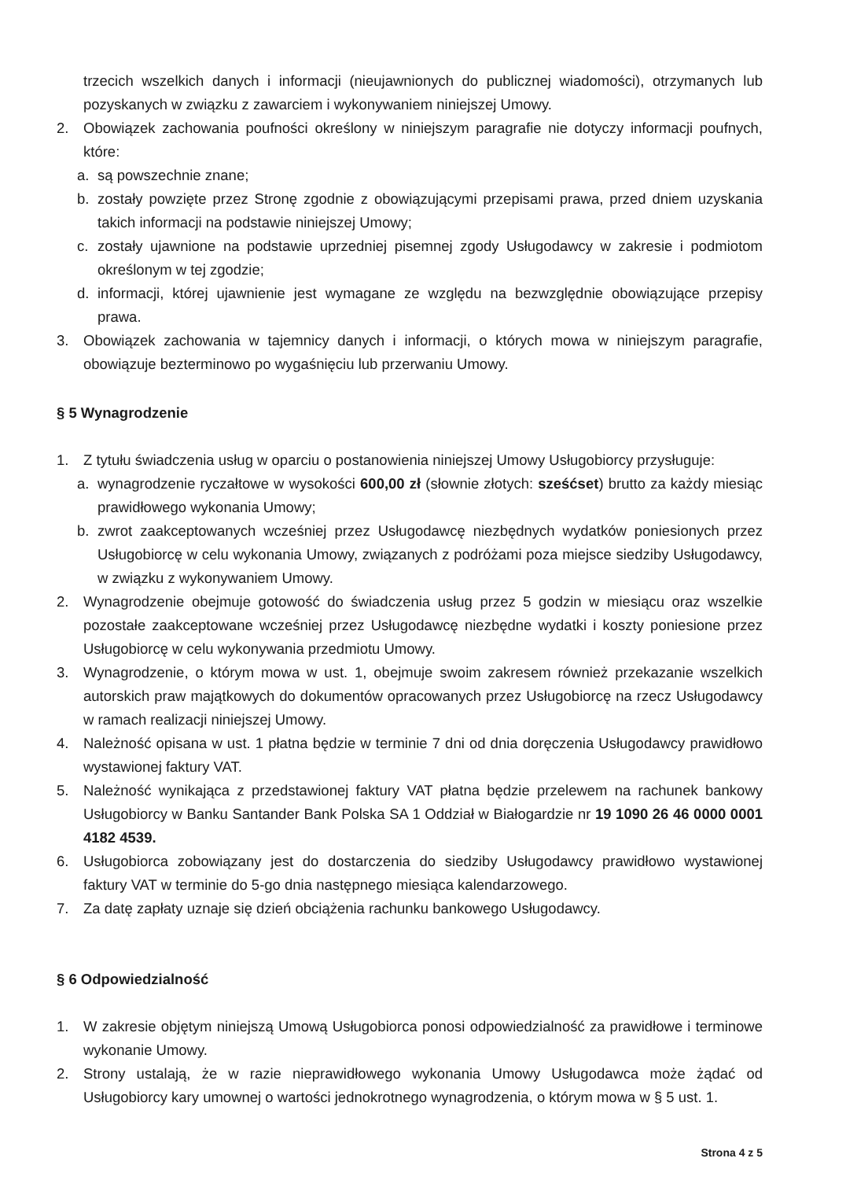trzecich wszelkich danych i informacji (nieujawnionych do publicznej wiadomości), otrzymanych lub pozyskanych w związku z zawarciem i wykonywaniem niniejszej Umowy.
2. Obowiązek zachowania poufności określony w niniejszym paragrafie nie dotyczy informacji poufnych, które:
a. są powszechnie znane;
b. zostały powzięte przez Stronę zgodnie z obowiązującymi przepisami prawa, przed dniem uzyskania takich informacji na podstawie niniejszej Umowy;
c. zostały ujawnione na podstawie uprzedniej pisemnej zgody Usługodawcy w zakresie i podmiotom określonym w tej zgodzie;
d. informacji, której ujawnienie jest wymagane ze względu na bezwzględnie obowiązujące przepisy prawa.
3. Obowiązek zachowania w tajemnicy danych i informacji, o których mowa w niniejszym paragrafie, obowiązuje bezterminowo po wygaśnięciu lub przerwaniu Umowy.
§ 5 Wynagrodzenie
1. Z tytułu świadczenia usług w oparciu o postanowienia niniejszej Umowy Usługobiorcy przysługuje:
a. wynagrodzenie ryczałtowe w wysokości 600,00 zł (słownie złotych: sześćset) brutto za każdy miesiąc prawidłowego wykonania Umowy;
b. zwrot zaakceptowanych wcześniej przez Usługodawcę niezbędnych wydatków poniesionych przez Usługobiorcę w celu wykonania Umowy, związanych z podróżami poza miejsce siedziby Usługodawcy, w związku z wykonywaniem Umowy.
2. Wynagrodzenie obejmuje gotowość do świadczenia usług przez 5 godzin w miesiącu oraz wszelkie pozostałe zaakceptowane wcześniej przez Usługodawcę niezbędne wydatki i koszty poniesione przez Usługobiorcę w celu wykonywania przedmiotu Umowy.
3. Wynagrodzenie, o którym mowa w ust. 1, obejmuje swoim zakresem również przekazanie wszelkich autorskich praw majątkowych do dokumentów opracowanych przez Usługobiorcę na rzecz Usługodawcy w ramach realizacji niniejszej Umowy.
4. Należność opisana w ust. 1 płatna będzie w terminie 7 dni od dnia doręczenia Usługodawcy prawidłowo wystawionej faktury VAT.
5. Należność wynikająca z przedstawionej faktury VAT płatna będzie przelewem na rachunek bankowy Usługobiorcy w Banku Santander Bank Polska SA 1 Oddział w Białogardzie nr 19 1090 26 46 0000 0001 4182 4539.
6. Usługobiorca zobowiązany jest do dostarczenia do siedziby Usługodawcy prawidłowo wystawionej faktury VAT w terminie do 5-go dnia następnego miesiąca kalendarzowego.
7. Za datę zapłaty uznaje się dzień obciążenia rachunku bankowego Usługodawcy.
§ 6 Odpowiedzialność
1. W zakresie objętym niniejszą Umową Usługobiorca ponosi odpowiedzialność za prawidłowe i terminowe wykonanie Umowy.
2. Strony ustalają, że w razie nieprawidłowego wykonania Umowy Usługodawca może żądać od Usługobiorcy kary umownej o wartości jednokrotnego wynagrodzenia, o którym mowa w § 5 ust. 1.
Strona 4 z 5